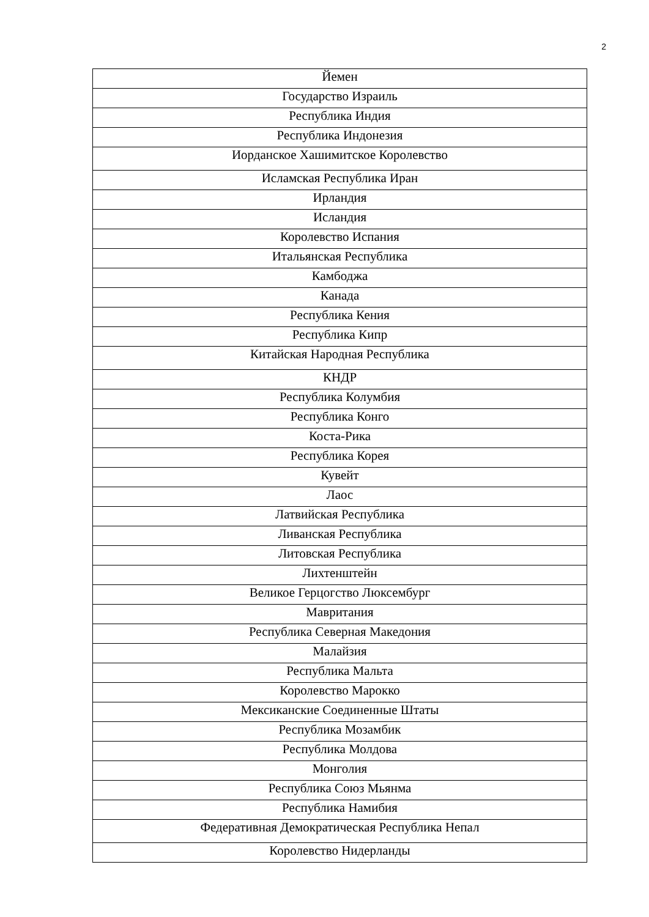2
| Йемен |
| Государство Израиль |
| Республика Индия |
| Республика Индонезия |
| Иорданское Хашимитское Королевство |
| Исламская Республика Иран |
| Ирландия |
| Исландия |
| Королевство Испания |
| Итальянская Республика |
| Камбоджа |
| Канада |
| Республика Кения |
| Республика Кипр |
| Китайская Народная Республика |
| КНДР |
| Республика Колумбия |
| Республика Конго |
| Коста-Рика |
| Республика Корея |
| Кувейт |
| Лаос |
| Латвийская Республика |
| Ливанская Республика |
| Литовская Республика |
| Лихтенштейн |
| Великое Герцогство Люксембург |
| Мавритания |
| Республика Северная Македония |
| Малайзия |
| Республика Мальта |
| Королевство Марокко |
| Мексиканские Соединенные Штаты |
| Республика Мозамбик |
| Республика Молдова |
| Монголия |
| Республика Союз Мьянма |
| Республика Намибия |
| Федеративная Демократическая Республика Непал |
| Королевство Нидерланды |